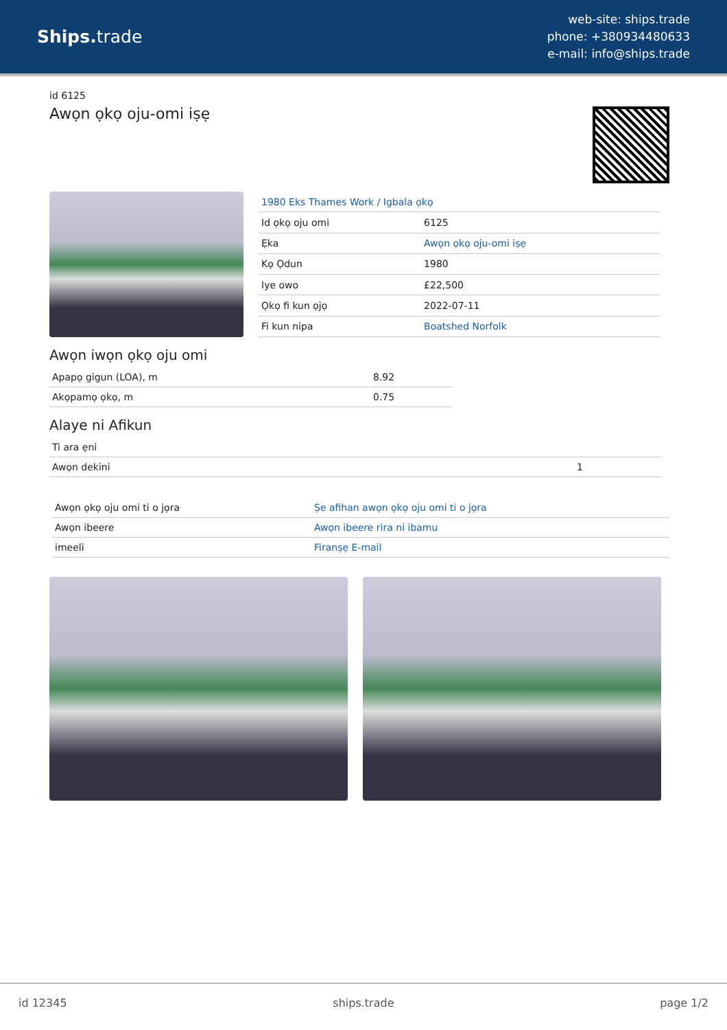Ships. trade
web-site: ships.trade
phone: +380934480633
e-mail: info@ships.trade
id 6125
Awọn ọkọ oju-omi iṣẹ
| 1980 Eks Thames Work / Igbala ọkọ | |
| Id ọkọ oju omi | 6125 |
| Ẹka | Awọn ọkọ oju-omi iṣẹ |
| Kọ Ọdun | 1980 |
| Iye owo | £22,500 |
| Ọkọ fi kun ọjọ | 2022-07-11 |
| Fi kun nipa | Boatshed Norfolk |
Awọn iwọn ọkọ oju omi
| Apapọ gigun (LOA), m | 8.92 |
| Akọpamọ ọkọ, m | 0.75 |
Alaye ni Afikun
| Ti ara ẹni | |
| Awọn dekini | 1 |
| Awọn ọkọ oju omi ti o jọra | Ṣe afihan awọn ọkọ oju omi ti o jọra |
| Awọn ibeere | Awọn ibeere rira ni ibamu |
| imeeli | Firanṣẹ E-mail |
id 12345 ships.trade page 1/2